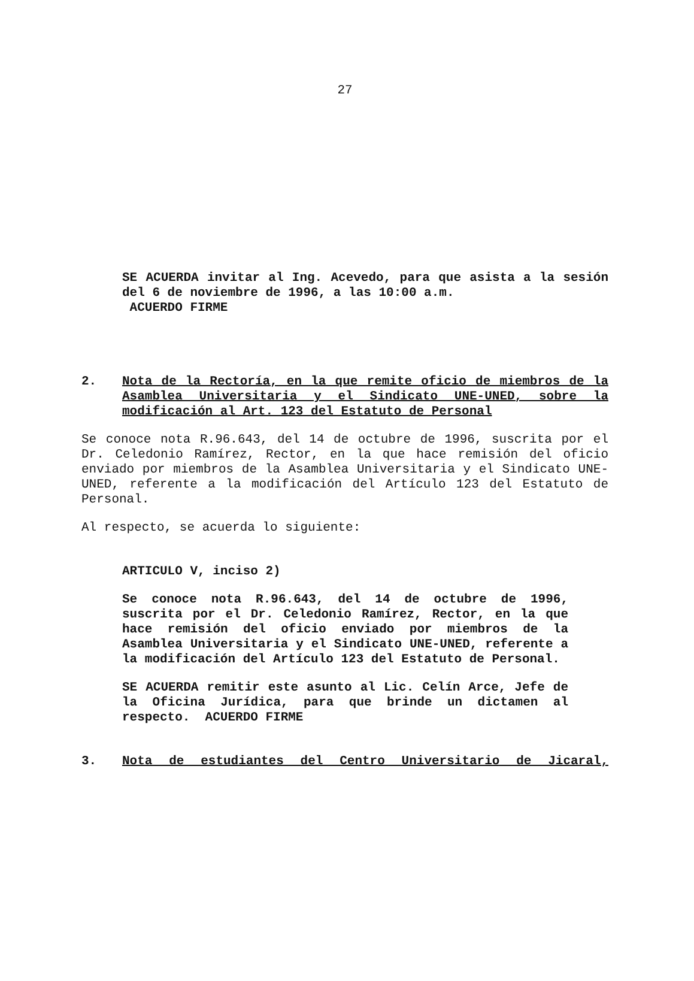27
SE ACUERDA invitar al Ing. Acevedo, para que asista a la sesión del 6 de noviembre de 1996, a las 10:00 a.m.
ACUERDO FIRME
2. Nota de la Rectoría, en la que remite oficio de miembros de la Asamblea Universitaria y el Sindicato UNE-UNED, sobre la modificación al Art. 123 del Estatuto de Personal
Se conoce nota R.96.643, del 14 de octubre de 1996, suscrita por el Dr. Celedonio Ramírez, Rector, en la que hace remisión del oficio enviado por miembros de la Asamblea Universitaria y el Sindicato UNE-UNED, referente a la modificación del Artículo 123 del Estatuto de Personal.
Al respecto, se acuerda lo siguiente:
ARTICULO V, inciso 2)
Se conoce nota R.96.643, del 14 de octubre de 1996, suscrita por el Dr. Celedonio Ramírez, Rector, en la que hace remisión del oficio enviado por miembros de la Asamblea Universitaria y el Sindicato UNE-UNED, referente a la modificación del Artículo 123 del Estatuto de Personal.
SE ACUERDA remitir este asunto al Lic. Celín Arce, Jefe de la Oficina Jurídica, para que brinde un dictamen al respecto. ACUERDO FIRME
3. Nota de estudiantes del Centro Universitario de Jicaral,